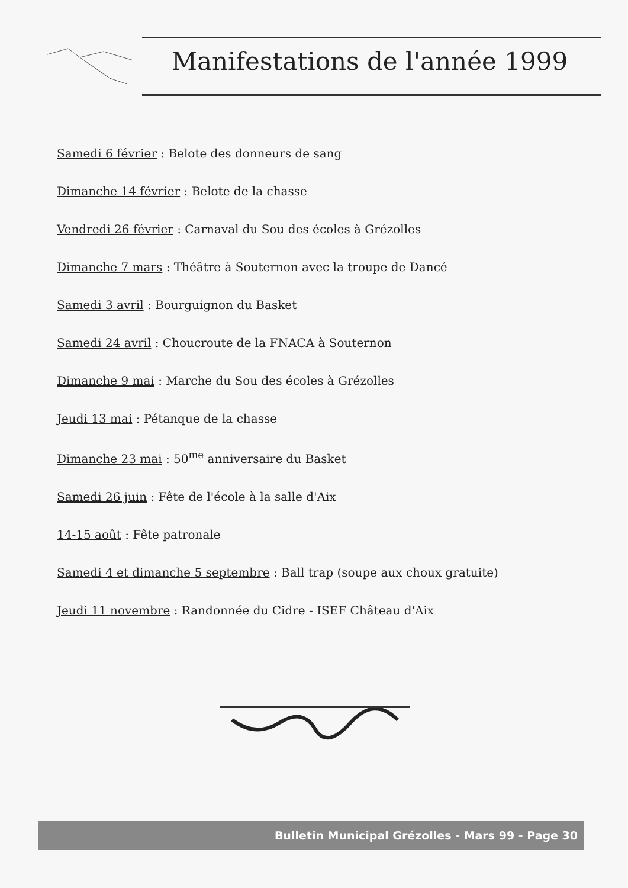Manifestations de l'année 1999
Samedi 6 février : Belote des donneurs de sang
Dimanche 14 février : Belote de la chasse
Vendredi 26 février : Carnaval du Sou des écoles à Grézolles
Dimanche 7 mars : Théâtre à Souternon avec la troupe de Dancé
Samedi 3 avril : Bourguignon du Basket
Samedi 24 avril : Choucroute de la FNACA à Souternon
Dimanche 9 mai : Marche du Sou des écoles à Grézolles
Jeudi 13 mai : Pétanque de la chasse
Dimanche 23 mai : 50<sup>me</sup> anniversaire du Basket
Samedi 26 juin : Fête de l'école à la salle d'Aix
14-15 août : Fête patronale
Samedi 4 et dimanche 5 septembre : Ball trap (soupe aux choux gratuite)
Jeudi 11 novembre : Randonnée du Cidre - ISEF Château d'Aix
Bulletin Municipal Grézolles - Mars 99 - Page 30